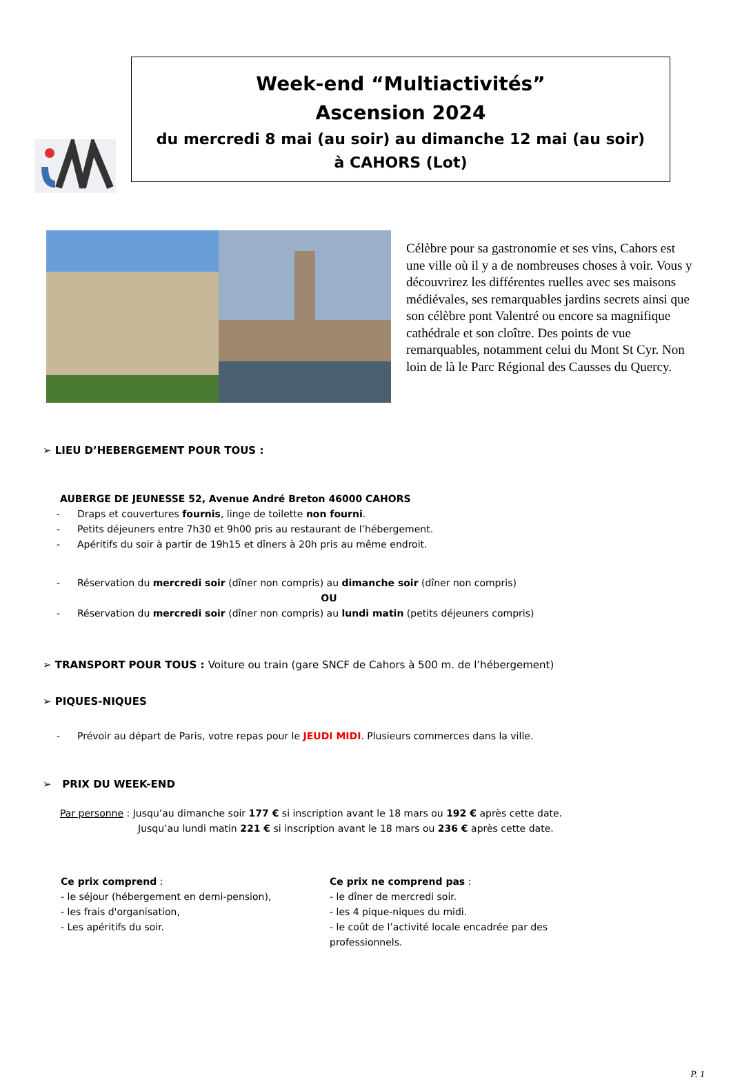Week-end “Multiactivités”
Ascension 2024
du mercredi 8 mai (au soir) au dimanche 12 mai (au soir)
à CAHORS (Lot)
Célèbre pour sa gastronomie et ses vins, Cahors est une ville où il y a de nombreuses choses à voir. Vous y découvrirez les différentes ruelles avec ses maisons médiévales, ses remarquables jardins secrets ainsi que son célèbre pont Valentré ou encore sa magnifique cathédrale et son cloître. Des points de vue remarquables, notamment celui du Mont St Cyr. Non loin de là le Parc Régional des Causses du Quercy.
➢ LIEU D’HEBERGEMENT POUR TOUS :
AUBERGE DE JEUNESSE 52, Avenue André Breton 46000 CAHORS
- Draps et couvertures fournis, linge de toilette non fourni.
- Petits déjeuners entre 7h30 et 9h00 pris au restaurant de l’hébergement.
- Apéritifs du soir à partir de 19h15 et dîners à 20h pris au même endroit.
- Réservation du mercredi soir (dîner non compris) au dimanche soir (dîner non compris)
OU
- Réservation du mercredi soir (dîner non compris) au lundi matin (petits déjeuners compris)
➢ TRANSPORT POUR TOUS : Voiture ou train (gare SNCF de Cahors à 500 m. de l’hébergement)
➢ PIQUES-NIQUES
- Prévoir au départ de Paris, votre repas pour le JEUDI MIDI. Plusieurs commerces dans la ville.
➢ PRIX DU WEEK-END
Par personne : Jusqu’au dimanche soir 177 € si inscription avant le 18 mars ou 192 € après cette date.
Jusqu’au lundi matin 221 € si inscription avant le 18 mars ou 236 € après cette date.
Ce prix comprend :
- le séjour (hébergement en demi-pension),
- les frais d'organisation,
- Les apéritifs du soir.
Ce prix ne comprend pas :
- le dîner de mercredi soir.
- les 4 pique-niques du midi.
- le coût de l’activité locale encadrée par des professionnels.
P. 1